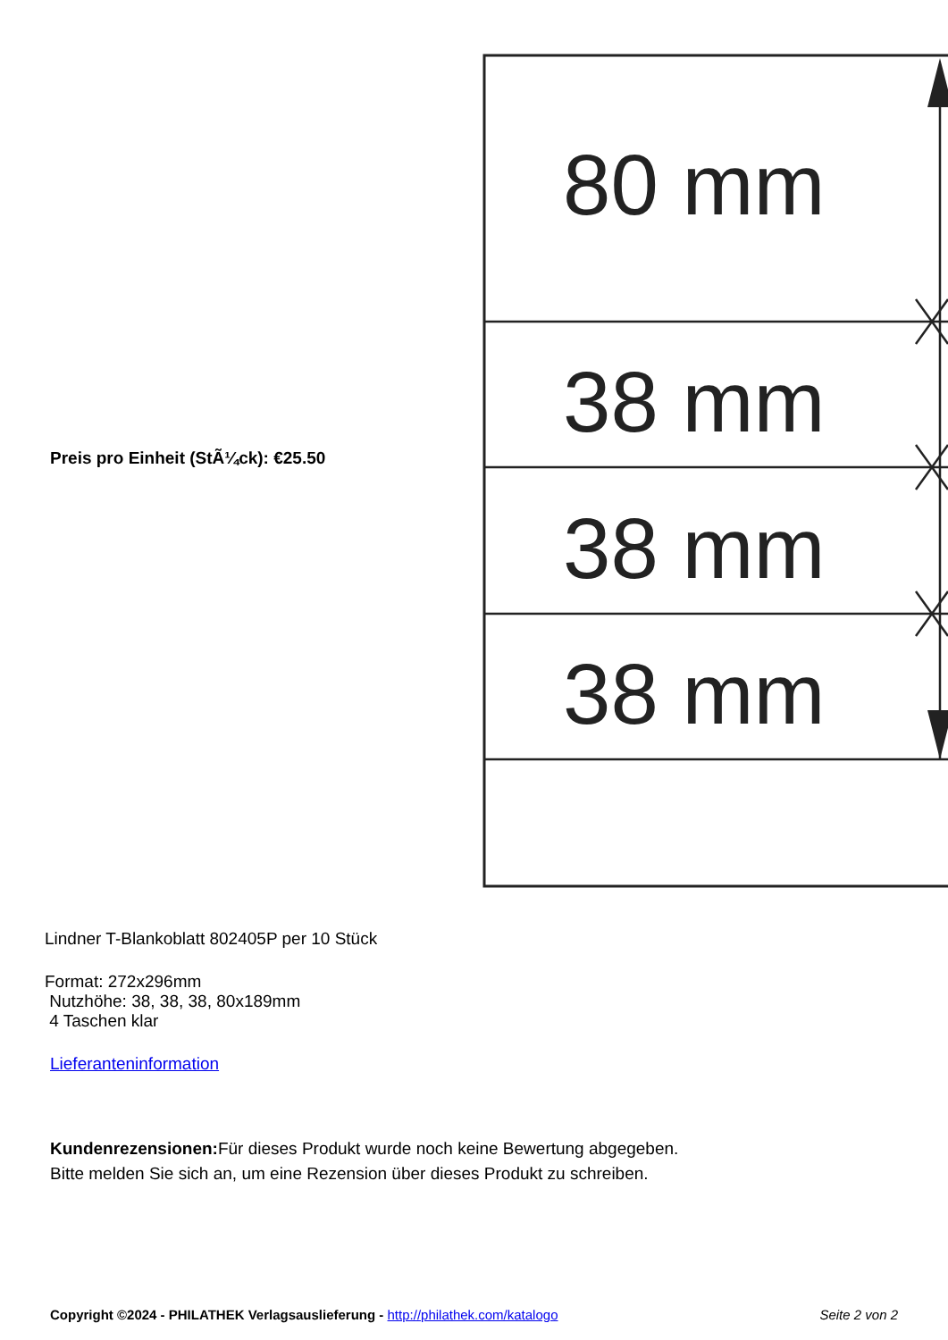Preis pro Einheit (StÃ¼ck): €25.50
80 mm
38 mm
38 mm
38 mm
Lindner T-Blankoblatt 802405P per 10 Stück
Format: 272x296mm
Nutzhöhe: 38, 38, 38, 80x189mm
4 Taschen klar
Lieferanteninformation
Kundenrezensionen: Für dieses Produkt wurde noch keine Bewertung abgegeben.
Bitte melden Sie sich an, um eine Rezension über dieses Produkt zu schreiben.
Copyright ©2024 - PHILATHEK Verlagsauslieferung - http://philathek.com/katalogo Seite 2 von 2